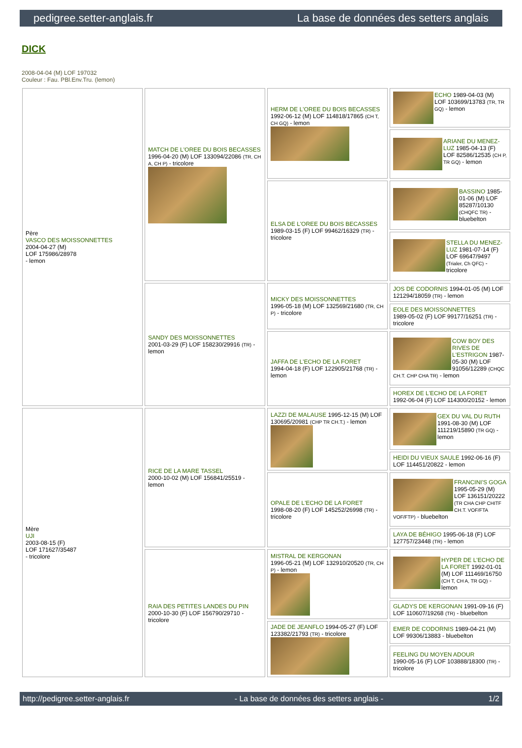pedigree.setter-anglais.fr La base de données des setters anglais
DICK
2008-04-04 (M) LOF 197032
Couleur : Fau. PBl.Env.Tru. (lemon)
| Père VASCO DES MOISSONNETTES 2004-04-27 (M) LOF 175986/28978 - lemon | MATCH DE L'OREE DU BOIS BECASSES 1996-04-20 (M) LOF 133094/22086 (TR, CH A, CH P) - tricolore | HERM DE L'OREE DU BOIS BECASSES 1992-06-12 (M) LOF 114818/17865 (CH T, CH GQ) - lemon | ECHO 1989-04-03 (M) LOF 103699/13783 (TR, TR GQ) - lemon |
| | | | ARIANE DU MENEZ-LUZ 1985-04-13 (F) LOF 82586/12535 (CH P, TR GQ) - lemon |
| | | ELSA DE L'OREE DU BOIS BECASSES 1989-03-15 (F) LOF 99462/16329 (TR) - tricolore | BASSINO 1985-01-06 (M) LOF 85287/10130 (CHQFC TR) - bluebelton |
| | | | STELLA DU MENEZ-LUZ 1981-07-14 (F) LOF 69647/9497 (Trialer, Ch QFC) - tricolore |
| | SANDY DES MOISSONNETTES 2001-03-29 (F) LOF 158230/29916 (TR) - lemon | MICKY DES MOISSONNETTES 1996-05-18 (M) LOF 132569/21680 (TR, CH P) - tricolore | JOS DE CODORNIS 1994-01-05 (M) LOF 121294/18059 (TR) - lemon |
| | | | EOLE DES MOISSONNETTES 1989-05-02 (F) LOF 99177/16251 (TR) - tricolore |
| | | JAFFA DE L'ECHO DE LA FORET 1994-04-18 (F) LOF 122905/21768 (TR) - lemon | COW BOY DES RIVES DE L'ESTRIGON 1987-05-30 (M) LOF 91056/12289 (CHQC CH.T. CHP CHA TR) - lemon |
| | | | HOREX DE L'ECHO DE LA FORET 1992-06-04 (F) LOF 114300/20152 - lemon |
| Mère UJI 2003-08-15 (F) LOF 171627/35487 - tricolore | RICE DE LA MARE TASSEL 2000-10-02 (M) LOF 156841/25519 - lemon | LAZZI DE MALAUSE 1995-12-15 (M) LOF 130695/20981 (CHP TR CH.T.) - lemon | GEX DU VAL DU RUTH 1991-08-30 (M) LOF 111219/15890 (TR GQ) - lemon |
| | | | HEIDI DU VIEUX SAULE 1992-06-16 (F) LOF 114451/20822 - lemon |
| | | OPALE DE L'ECHO DE LA FORET 1998-08-20 (F) LOF 145252/26998 (TR) - tricolore | FRANCINI'S GOGA 1995-05-29 (M) LOF 136151/20222 (TR CHA CHP CHITF CH.T. VOF/FTA VOF/FTP) - bluebelton |
| | | | LAYA DE BÉHIGO 1995-06-18 (F) LOF 127757/23448 (TR) - lemon |
| | RAIA DES PETITES LANDES DU PIN 2000-10-30 (F) LOF 156790/29710 - tricolore | MISTRAL DE KERGONAN 1996-05-21 (M) LOF 132910/20520 (TR, CH P) - lemon | HYPER DE L'ECHO DE LA FORET 1992-01-01 (M) LOF 111469/16750 (CH T, CH A, TR GQ) - lemon |
| | | | GLADYS DE KERGONAN 1991-09-16 (F) LOF 110607/19268 (TR) - bluebelton |
| | | JADE DE JEANFLO 1994-05-27 (F) LOF 123382/21793 (TR) - tricolore | EMER DE CODORNIS 1989-04-21 (M) LOF 99306/13883 - bluebelton |
| | | | FEELING DU MOYEN ADOUR 1990-05-16 (F) LOF 103888/18300 (TR) - tricolore |
http://pedigree.setter-anglais.fr - La base de données des setters anglais - 1/2